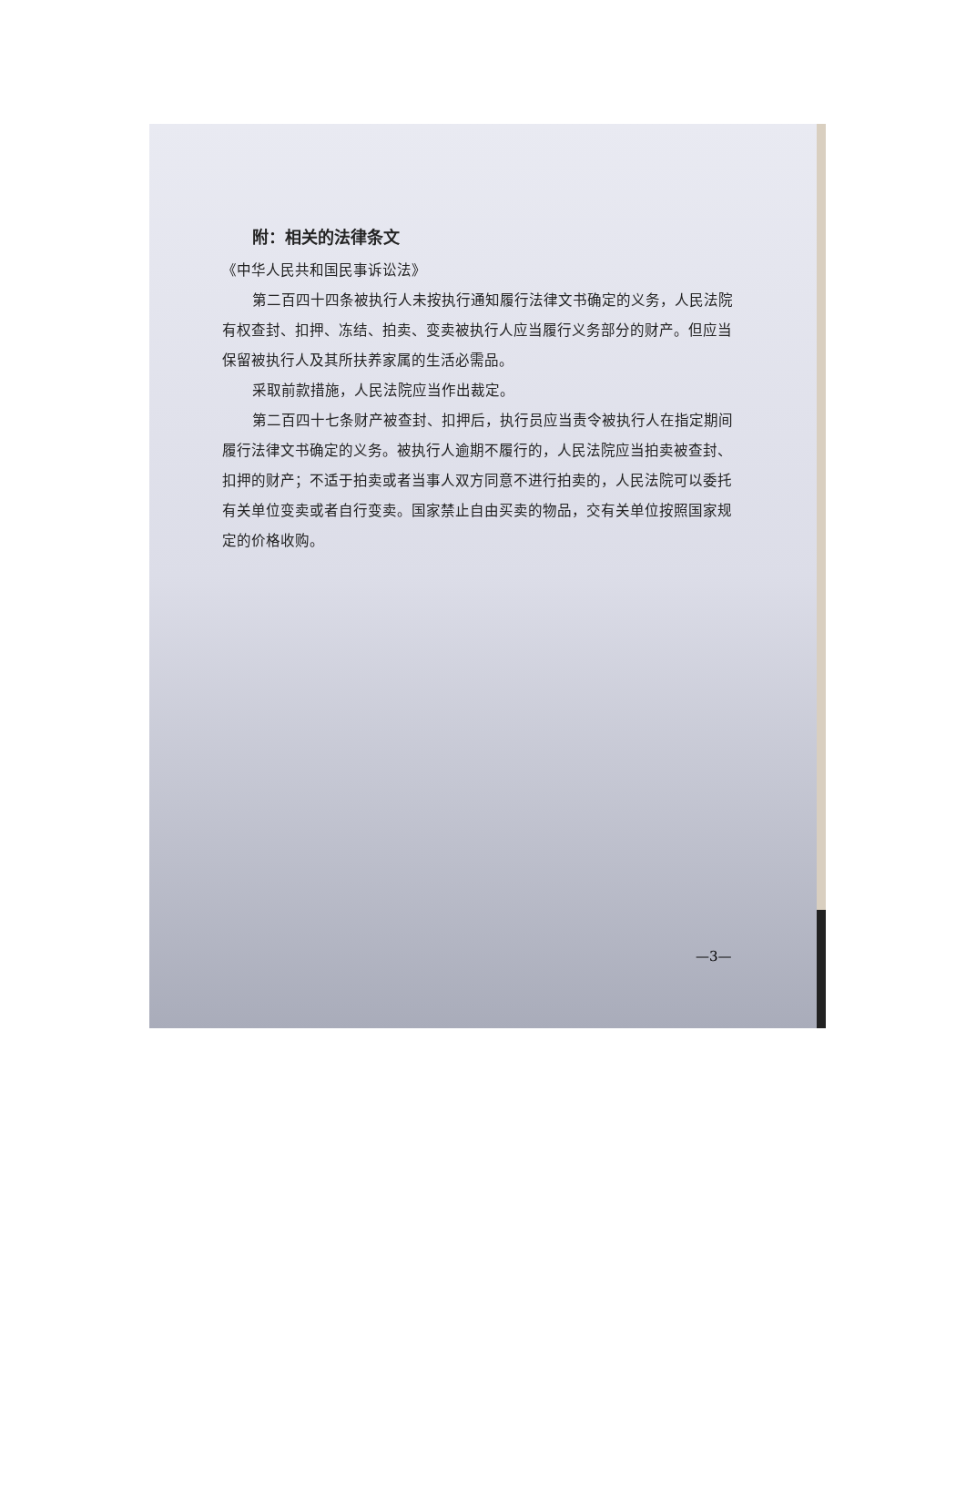附：相关的法律条文
《中华人民共和国民事诉讼法》
第二百四十四条被执行人未按执行通知履行法律文书确定的义务，人民法院有权查封、扣押、冻结、拍卖、变卖被执行人应当履行义务部分的财产。但应当保留被执行人及其所扶养家属的生活必需品。
采取前款措施，人民法院应当作出裁定。
第二百四十七条财产被查封、扣押后，执行员应当责令被执行人在指定期间履行法律文书确定的义务。被执行人逾期不履行的，人民法院应当拍卖被查封、扣押的财产；不适于拍卖或者当事人双方同意不进行拍卖的，人民法院可以委托有关单位变卖或者自行变卖。国家禁止自由买卖的物品，交有关单位按照国家规定的价格收购。
—3—